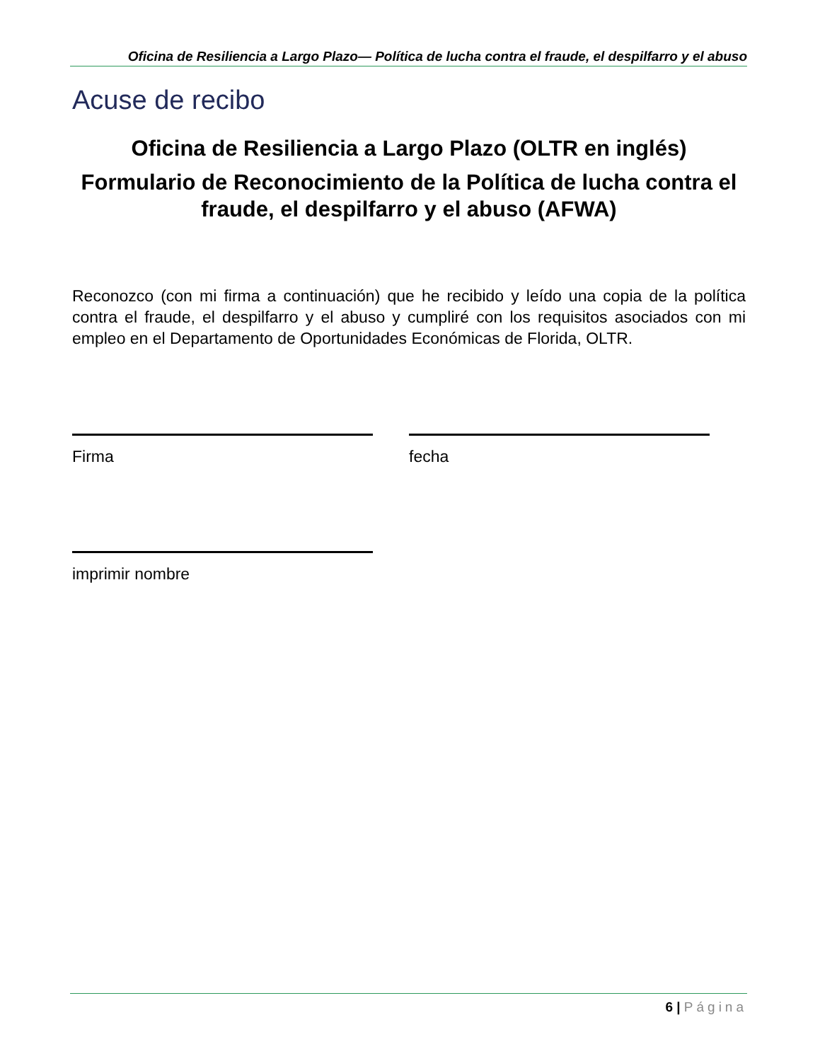Oficina de Resiliencia a Largo Plazo— Política de lucha contra el fraude, el despilfarro y el abuso
Acuse de recibo
Oficina de Resiliencia a Largo Plazo (OLTR en inglés)
Formulario de Reconocimiento de la Política de lucha contra el fraude, el despilfarro y el abuso (AFWA)
Reconozco (con mi firma a continuación) que he recibido y leído una copia de la política contra el fraude, el despilfarro y el abuso y cumpliré con los requisitos asociados con mi empleo en el Departamento de Oportunidades Económicas de Florida, OLTR.
Firma fecha
imprimir nombre
6 | Página